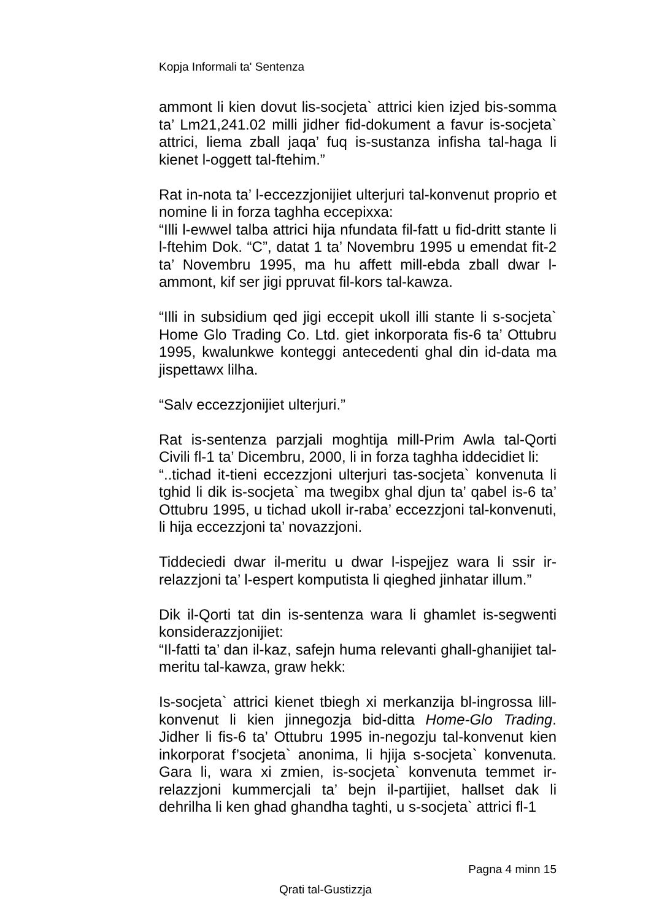Kopja Informali ta' Sentenza
ammont li kien dovut lis-socjeta` attrici kien izjed bis-somma ta’ Lm21,241.02 milli jidher fid-dokument a favur is-socjeta` attrici, liema zball jaqa’ fuq is-sustanza infisha tal-haga li kienet l-oggett tal-ftehim.”
Rat in-nota ta’ l-eccezzjonijiet ulterjuri tal-konvenut proprio et nomine li in forza taghha eccepixxa:
“Illi l-ewwel talba attrici hija nfundata fil-fatt u fid-dritt stante li l-ftehim Dok. “C”, datat 1 ta’ Novembru 1995 u emendat fit-2 ta’ Novembru 1995, ma hu affett mill-ebda zball dwar l-ammont, kif ser jigi ppruvat fil-kors tal-kawza.
“Illi in subsidium qed jigi eccepit ukoll illi stante li s-socjeta` Home Glo Trading Co. Ltd. giet inkorporata fis-6 ta’ Ottubru 1995, kwalunkwe konteggi antecedenti ghal din id-data ma jispettawx lilha.
“Salv eccezzjonijiet ulterjuri.”
Rat is-sentenza parzjali moghtija mill-Prim Awla tal-Qorti Civili fl-1 ta’ Dicembru, 2000, li in forza taghha iddecidiet li:
“..tichad it-tieni eccezzjoni ulterjuri tas-socjeta` konvenuta li tghid li dik is-socjeta` ma twegibx ghal djun ta’ qabel is-6 ta’ Ottubru 1995, u tichad ukoll ir-raba’ eccezzjoni tal-konvenuti, li hija eccezzjoni ta’ novazzjoni.
Tiddeciedi dwar il-meritu u dwar l-ispejjez wara li ssir ir-relazzjoni ta’ l-espert komputista li qieghed jinhatar illum.”
Dik il-Qorti tat din is-sentenza wara li ghamlet is-segwenti konsiderazzjonijiet:
“Il-fatti ta’ dan il-kaz, safejn huma relevanti ghall-ghanijiet tal-meritu tal-kawza, graw hekk:
Is-socjeta` attrici kienet tbiegh xi merkanzija bl-ingrossa lill-konvenut li kien jinnegozja bid-ditta Home-Glo Trading. Jidher li fis-6 ta’ Ottubru 1995 in-negozju tal-konvenut kien inkorporat f’socjeta` anonima, li hjija s-socjeta` konvenuta. Gara li, wara xi zmien, is-socjeta` konvenuta temmet ir-relazzjoni kummercjali ta’ bejn il-partijiet, hallset dak li dehrilha li ken ghad ghandha taghti, u s-socjeta` attrici fl-1
Pagna 4 minn 15
Qrati tal-Gustizzja